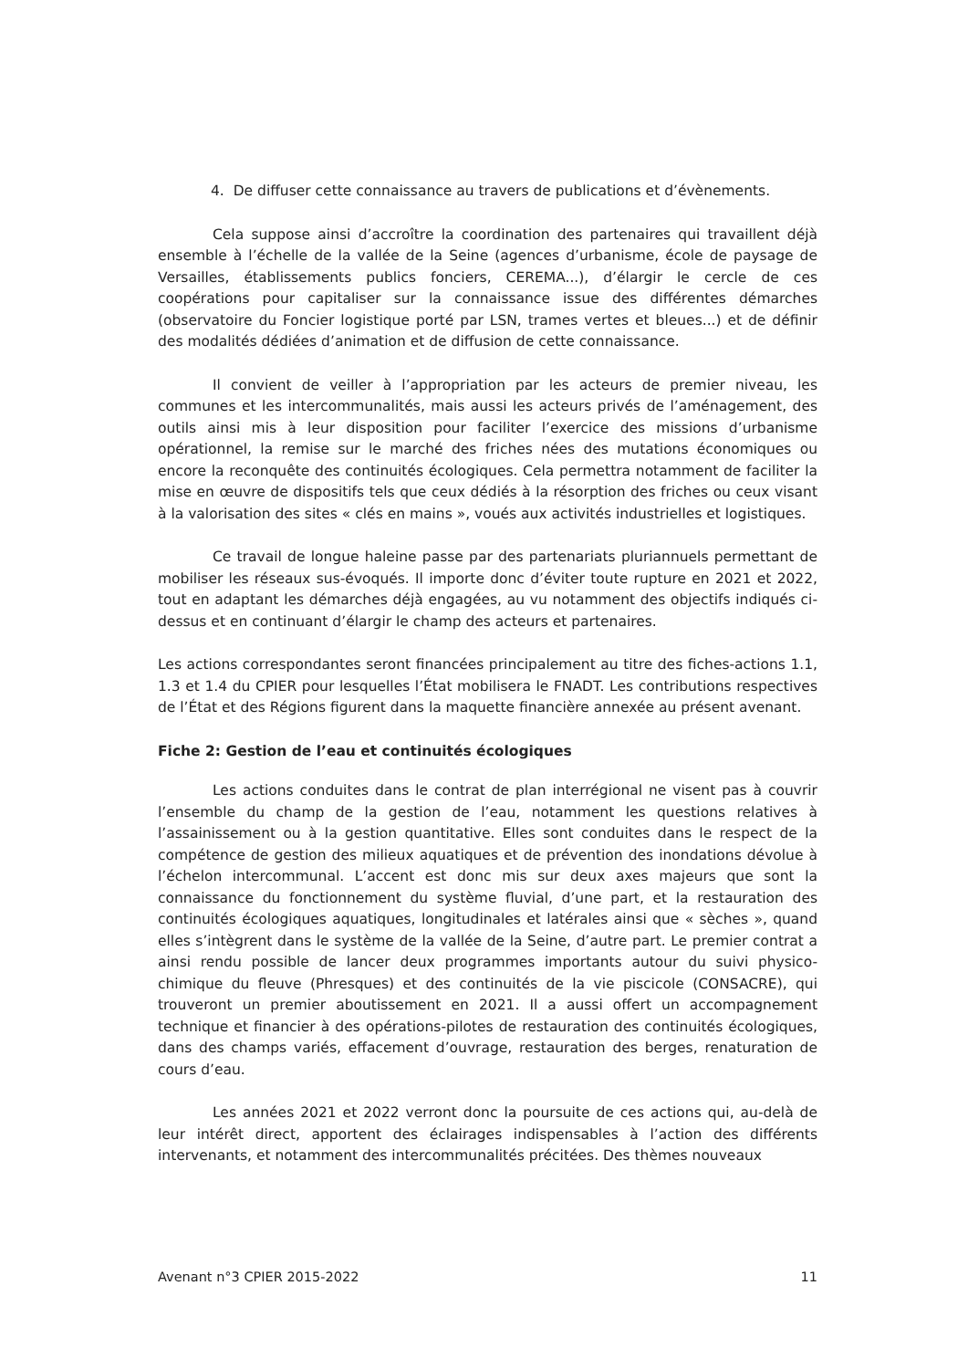4. De diffuser cette connaissance au travers de publications et d’évènements.
Cela suppose ainsi d’accroître la coordination des partenaires qui travaillent déjà ensemble à l’échelle de la vallée de la Seine (agences d’urbanisme, école de paysage de Versailles, établissements publics fonciers, CEREMA...), d’élargir le cercle de ces coopérations pour capitaliser sur la connaissance issue des différentes démarches (observatoire du Foncier logistique porté par LSN, trames vertes et bleues...) et de définir des modalités dédiées d’animation et de diffusion de cette connaissance.
Il convient de veiller à l’appropriation par les acteurs de premier niveau, les communes et les intercommunalités, mais aussi les acteurs privés de l’aménagement, des outils ainsi mis à leur disposition pour faciliter l’exercice des missions d’urbanisme opérationnel, la remise sur le marché des friches nées des mutations économiques ou encore la reconquête des continuités écologiques. Cela permettra notamment de faciliter la mise en œuvre de dispositifs tels que ceux dédiés à la résorption des friches ou ceux visant à la valorisation des sites « clés en mains », voués aux activités industrielles et logistiques.
Ce travail de longue haleine passe par des partenariats pluriannuels permettant de mobiliser les réseaux sus-évoqués. Il importe donc d’éviter toute rupture en 2021 et 2022, tout en adaptant les démarches déjà engagées, au vu notamment des objectifs indiqués ci-dessus et en continuant d’élargir le champ des acteurs et partenaires.
Les actions correspondantes seront financées principalement au titre des fiches-actions 1.1, 1.3 et 1.4 du CPIER pour lesquelles l’État mobilisera le FNADT. Les contributions respectives de l’État et des Régions figurent dans la maquette financière annexée au présent avenant.
Fiche 2: Gestion de l’eau et continuités écologiques
Les actions conduites dans le contrat de plan interrégional ne visent pas à couvrir l’ensemble du champ de la gestion de l’eau, notamment les questions relatives à l’assainissement ou à la gestion quantitative. Elles sont conduites dans le respect de la compétence de gestion des milieux aquatiques et de prévention des inondations dévolue à l’échelon intercommunal. L’accent est donc mis sur deux axes majeurs que sont la connaissance du fonctionnement du système fluvial, d’une part, et la restauration des continuités écologiques aquatiques, longitudinales et latérales ainsi que « sèches », quand elles s’intègrent dans le système de la vallée de la Seine, d’autre part. Le premier contrat a ainsi rendu possible de lancer deux programmes importants autour du suivi physico-chimique du fleuve (Phresques) et des continuités de la vie piscicole (CONSACRE), qui trouveront un premier aboutissement en 2021. Il a aussi offert un accompagnement technique et financier à des opérations-pilotes de restauration des continuités écologiques, dans des champs variés, effacement d’ouvrage, restauration des berges, renaturation de cours d’eau.
Les années 2021 et 2022 verront donc la poursuite de ces actions qui, au-delà de leur intérêt direct, apportent des éclairages indispensables à l’action des différents intervenants, et notamment des intercommunalités précitées. Des thèmes nouveaux
Avenant n°3 CPIER 2015-2022 11